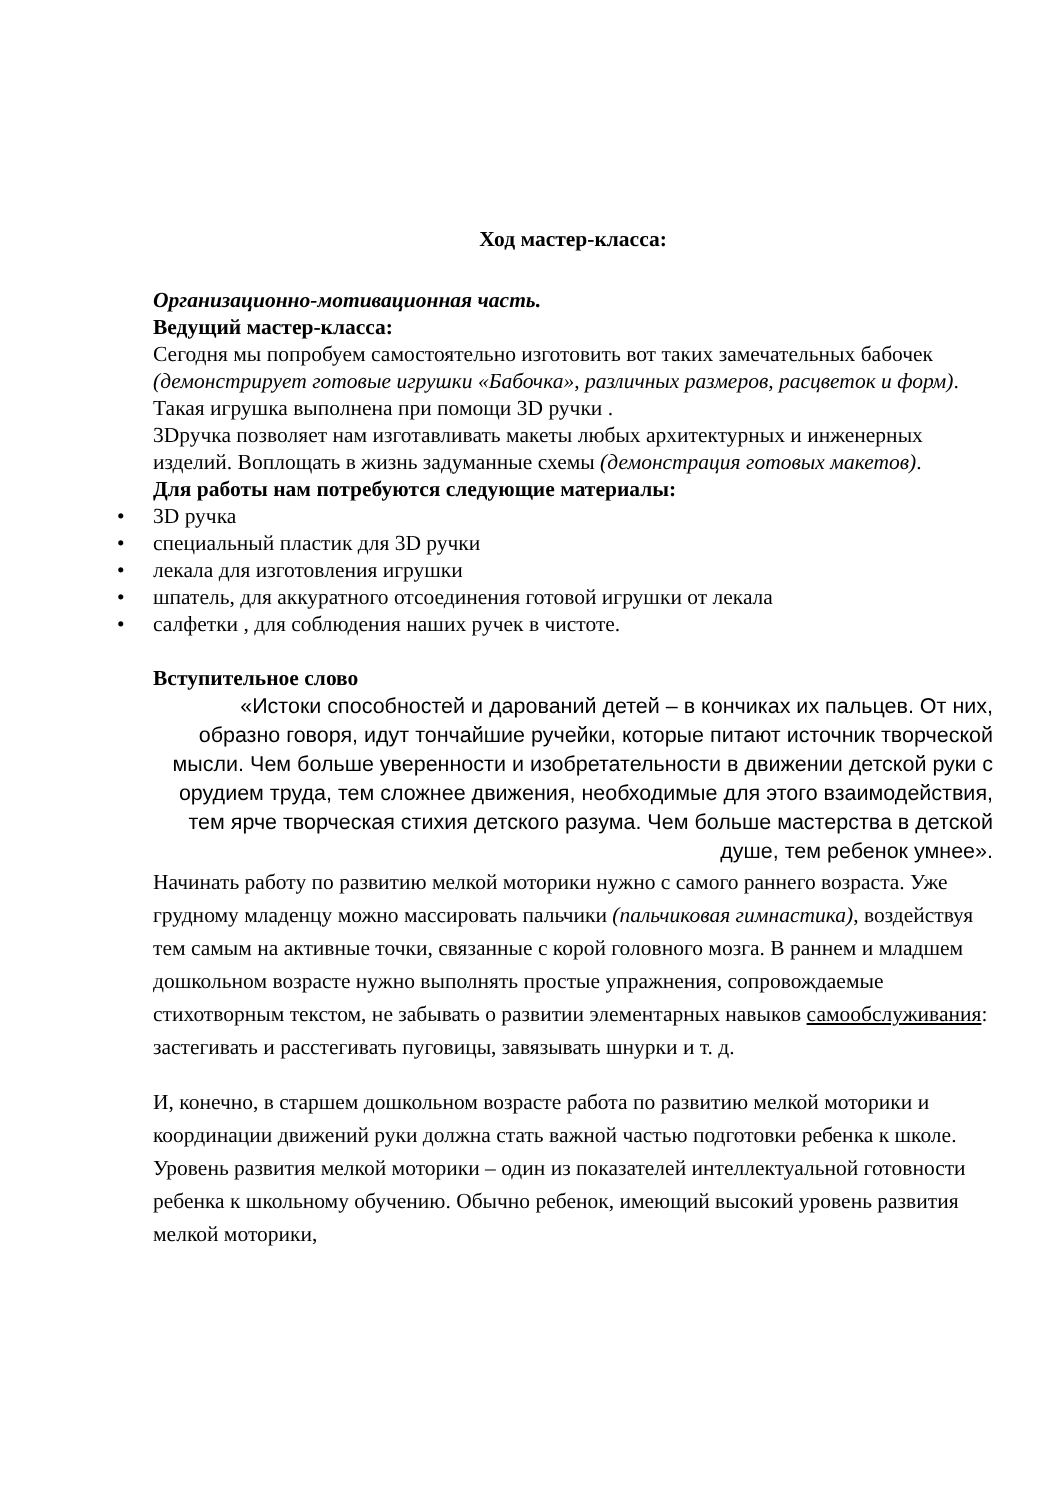Ход мастер-класса:
Организационно-мотивационная часть.
Ведущий мастер-класса:
Сегодня мы попробуем самостоятельно изготовить вот таких замечательных бабочек (демонстрирует готовые игрушки «Бабочка», различных размеров, расцветок и форм). Такая игрушка выполнена при помощи 3D ручки .
3Dручка позволяет нам изготавливать макеты любых архитектурных и инженерных изделий. Воплощать в жизнь задуманные схемы (демонстрация готовых макетов).
Для работы нам потребуются следующие материалы:
• 3D ручка
• специальный пластик для 3D ручки
• лекала для изготовления игрушки
• шпатель, для аккуратного отсоединения готовой игрушки от лекала
• салфетки , для соблюдения наших ручек в чистоте.
Вступительное слово
«Истоки способностей и дарований детей – в кончиках их пальцев. От них, образно говоря, идут тончайшие ручейки, которые питают источник творческой мысли. Чем больше уверенности и изобретательности в движении детской руки с орудием труда, тем сложнее движения, необходимые для этого взаимодействия, тем ярче творческая стихия детского разума. Чем больше мастерства в детской душе, тем ребенок умнее».
Начинать работу по развитию мелкой моторики нужно с самого раннего возраста. Уже грудному младенцу можно массировать пальчики (пальчиковая гимнастика), воздействуя тем самым на активные точки, связанные с корой головного мозга. В раннем и младшем дошкольном возрасте нужно выполнять простые упражнения, сопровождаемые стихотворным текстом, не забывать о развитии элементарных навыков самообслуживания: застегивать и расстегивать пуговицы, завязывать шнурки и т. д.
И, конечно, в старшем дошкольном возрасте работа по развитию мелкой моторики и координации движений руки должна стать важной частью подготовки ребенка к школе. Уровень развития мелкой моторики – один из показателей интеллектуальной готовности ребенка к школьному обучению. Обычно ребенок, имеющий высокий уровень развития мелкой моторики,